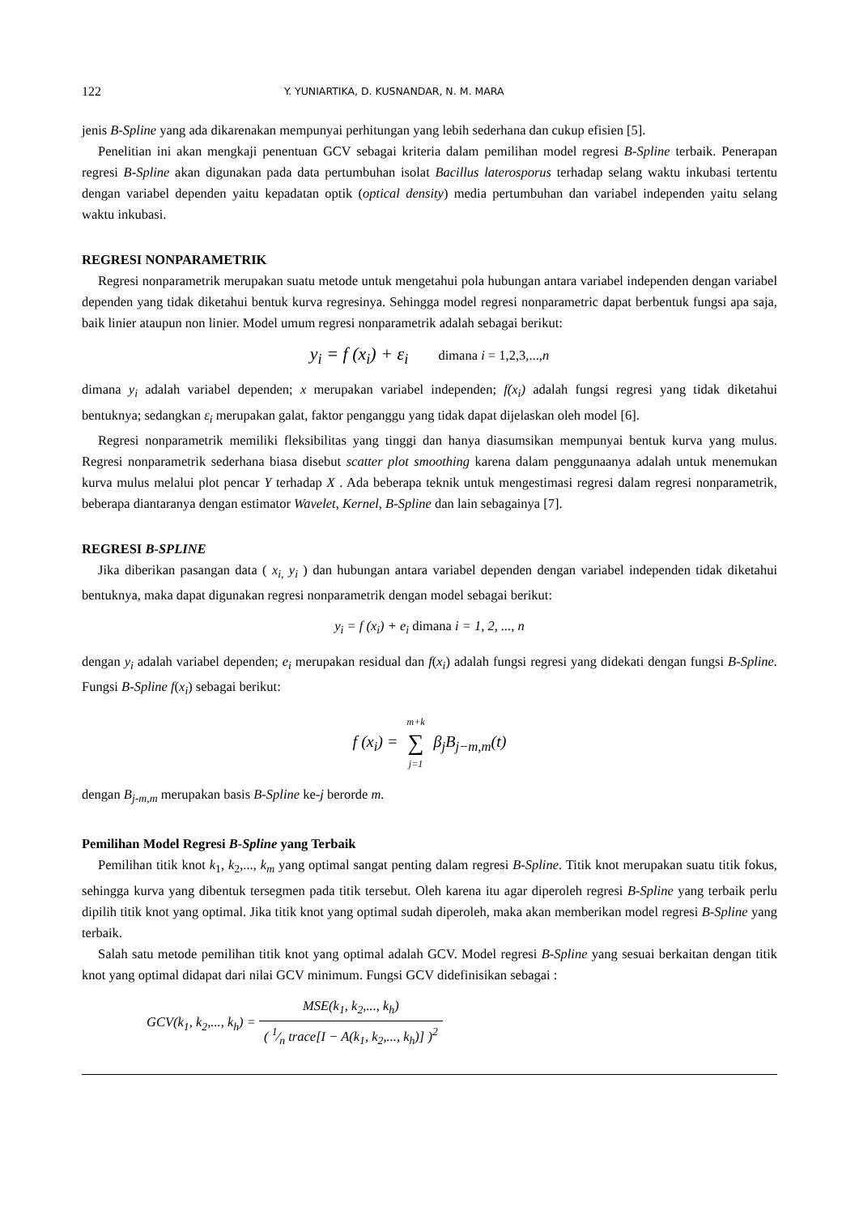122 Y. YUNIARTIKA, D. KUSNANDAR, N. M. MARA
jenis B-Spline yang ada dikarenakan mempunyai perhitungan yang lebih sederhana dan cukup efisien [5].
Penelitian ini akan mengkaji penentuan GCV sebagai kriteria dalam pemilihan model regresi B-Spline terbaik. Penerapan regresi B-Spline akan digunakan pada data pertumbuhan isolat Bacillus laterosporus terhadap selang waktu inkubasi tertentu dengan variabel dependen yaitu kepadatan optik (optical density) media pertumbuhan dan variabel independen yaitu selang waktu inkubasi.
REGRESI NONPARAMETRIK
Regresi nonparametrik merupakan suatu metode untuk mengetahui pola hubungan antara variabel independen dengan variabel dependen yang tidak diketahui bentuk kurva regresinya. Sehingga model regresi nonparametric dapat berbentuk fungsi apa saja, baik linier ataupun non linier. Model umum regresi nonparametrik adalah sebagai berikut:
y<sub>i</sub> = f (x<sub>i</sub>) + ε<sub>i</sub> dimana i = 1,2,3,...,n
dimana y<sub>i</sub> adalah variabel dependen; x merupakan variabel independen; f(x<sub>i</sub>) adalah fungsi regresi yang tidak diketahui bentuknya; sedangkan ε<sub>i</sub> merupakan galat, faktor penganggu yang tidak dapat dijelaskan oleh model [6].
Regresi nonparametrik memiliki fleksibilitas yang tinggi dan hanya diasumsikan mempunyai bentuk kurva yang mulus. Regresi nonparametrik sederhana biasa disebut scatter plot smoothing karena dalam penggunaanya adalah untuk menemukan kurva mulus melalui plot pencar Y terhadap X . Ada beberapa teknik untuk mengestimasi regresi dalam regresi nonparametrik, beberapa diantaranya dengan estimator Wavelet, Kernel, B-Spline dan lain sebagainya [7].
REGRESI B-SPLINE
Jika diberikan pasangan data ( x<sub>i,</sub> y<sub>i</sub> ) dan hubungan antara variabel dependen dengan variabel independen tidak diketahui bentuknya, maka dapat digunakan regresi nonparametrik dengan model sebagai berikut:
y<sub>i</sub> = f (x<sub>i</sub>) + e<sub>i</sub> dimana i = 1, 2, ..., n
dengan y<sub>i</sub> adalah variabel dependen; e<sub>i</sub> merupakan residual dan f(x<sub>i</sub>) adalah fungsi regresi yang didekati dengan fungsi B-Spline. Fungsi B-Spline f(x<sub>i</sub>) sebagai berikut:
f (x<sub>i</sub>) = m+k ∑ j=1 β<sub>j</sub>B<sub>j−m,m</sub>(t)
dengan B<sub>j-m,m</sub> merupakan basis B-Spline ke-j berorde m.
Pemilihan Model Regresi B-Spline yang Terbaik
Pemilihan titik knot k<sub>1</sub>, k<sub>2</sub>,..., k<sub>m</sub> yang optimal sangat penting dalam regresi B-Spline. Titik knot merupakan suatu titik fokus, sehingga kurva yang dibentuk tersegmen pada titik tersebut. Oleh karena itu agar diperoleh regresi B-Spline yang terbaik perlu dipilih titik knot yang optimal. Jika titik knot yang optimal sudah diperoleh, maka akan memberikan model regresi B-Spline yang terbaik.
Salah satu metode pemilihan titik knot yang optimal adalah GCV. Model regresi B-Spline yang sesuai berkaitan dengan titik knot yang optimal didapat dari nilai GCV minimum. Fungsi GCV didefinisikan sebagai :
GCV(k<sub>1</sub>, k<sub>2</sub>,..., k<sub>h</sub>) = MSE(k<sub>1</sub>, k<sub>2</sub>,..., k<sub>h</sub>) ( 1⁄n trace[I − A(k<sub>1</sub>, k<sub>2</sub>,..., k<sub>h</sub>)] )<sup>2</sup>